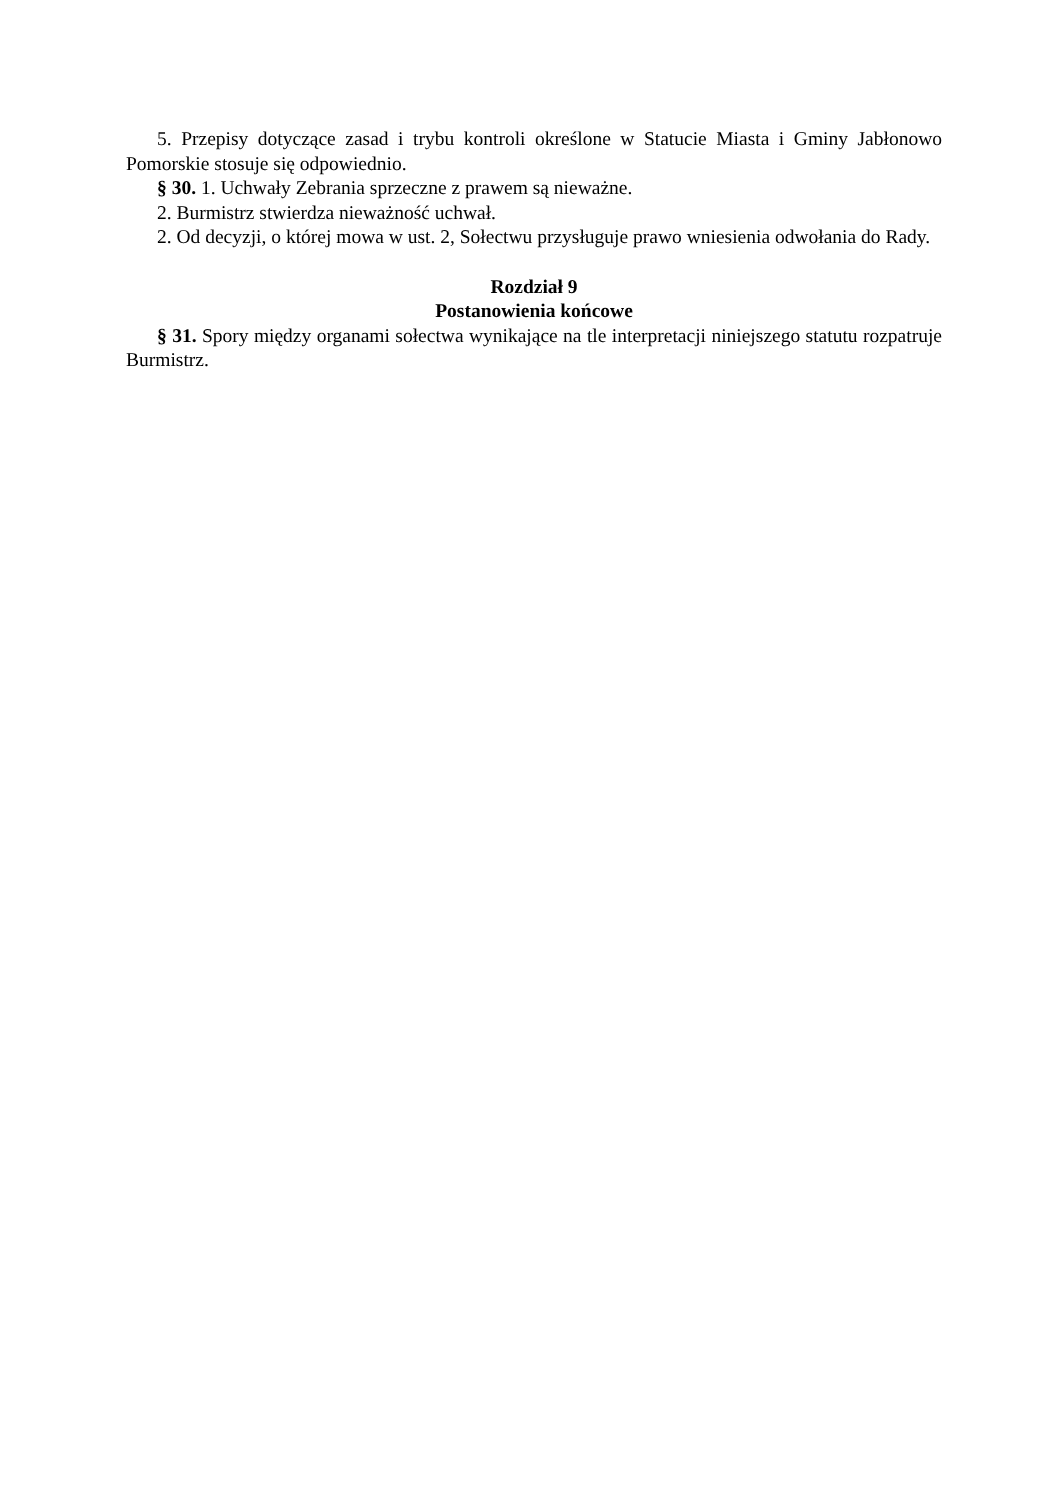5. Przepisy dotyczące zasad i trybu kontroli określone w Statucie Miasta i Gminy Jabłonowo Pomorskie stosuje się odpowiednio.
§ 30. 1. Uchwały Zebrania sprzeczne z prawem są nieważne.
2. Burmistrz stwierdza nieważność uchwał.
2. Od decyzji, o której mowa w ust. 2, Sołectwu przysługuje prawo wniesienia odwołania do Rady.
Rozdział 9
Postanowienia końcowe
§ 31. Spory między organami sołectwa wynikające na tle interpretacji niniejszego statutu rozpatruje Burmistrz.